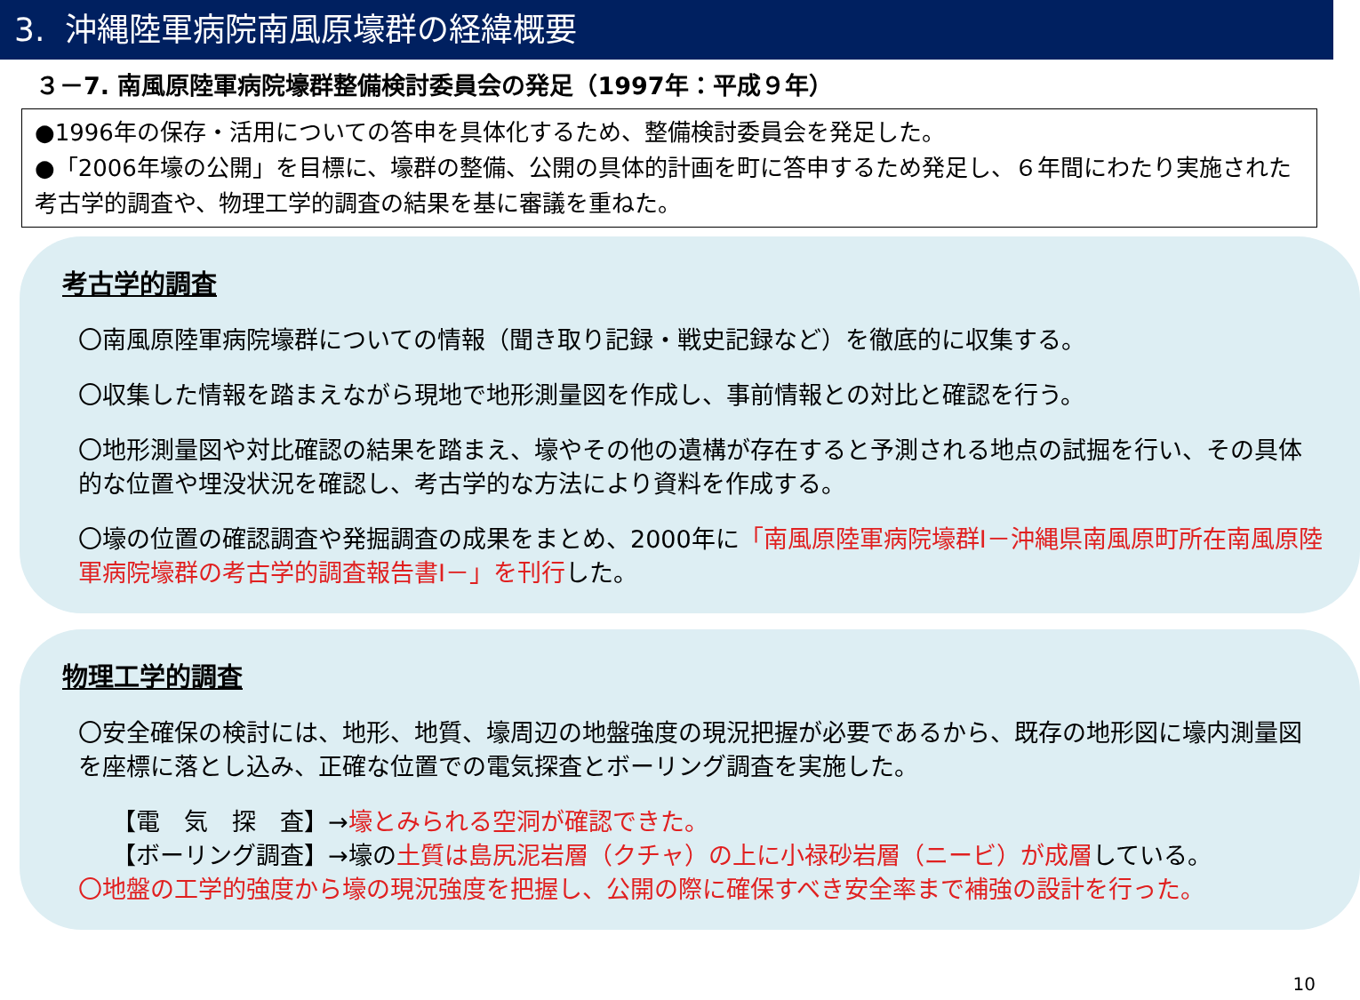3. 沖縄陸軍病院南風原壕群の経緯概要
３－7. 南風原陸軍病院壕群整備検討委員会の発足（1997年：平成９年）
●1996年の保存・活用についての答申を具体化するため、整備検討委員会を発足した。
●「2006年壕の公開」を目標に、壕群の整備、公開の具体的計画を町に答申するため発足し、６年間にわたり実施された考古学的調査や、物理工学的調査の結果を基に審議を重ねた。
考古学的調査
〇南風原陸軍病院壕群についての情報（聞き取り記録・戦史記録など）を徹底的に収集する。
〇収集した情報を踏まえながら現地で地形測量図を作成し、事前情報との対比と確認を行う。
〇地形測量図や対比確認の結果を踏まえ、壕やその他の遺構が存在すると予測される地点の試掘を行い、その具体的な位置や埋没状況を確認し、考古学的な方法により資料を作成する。
〇壕の位置の確認調査や発掘調査の成果をまとめ、2000年に「南風原陸軍病院壕群Ⅰ－沖縄県南風原町所在南風原陸軍病院壕群の考古学的調査報告書Ⅰ－」を刊行した。
物理工学的調査
〇安全確保の検討には、地形、地質、壕周辺の地盤強度の現況把握が必要であるから、既存の地形図に壕内測量図を座標に落とし込み、正確な位置での電気探査とボーリング調査を実施した。
【電　気　探　査】→壕とみられる空洞が確認できた。
【ボーリング調査】→壕の土質は島尻泥岩層（クチャ）の上に小禄砂岩層（ニービ）が成層している。
〇地盤の工学的強度から壕の現況強度を把握し、公開の際に確保すべき安全率まで補強の設計を行った。
10